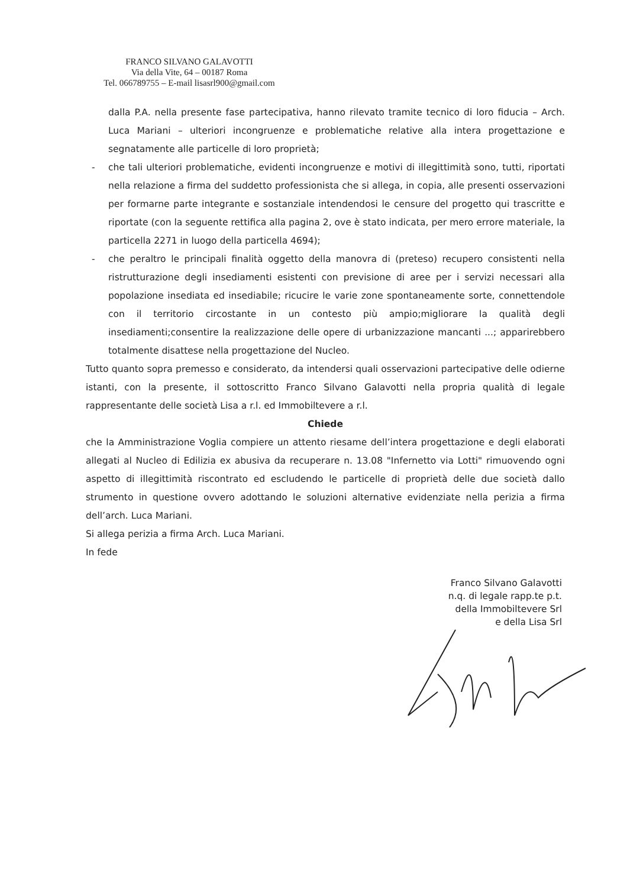FRANCO SILVANO GALAVOTTI
Via della Vite, 64 – 00187 Roma
Tel. 066789755 – E-mail lisasrl900@gmail.com
dalla P.A. nella presente fase partecipativa, hanno rilevato tramite tecnico di loro fiducia – Arch. Luca Mariani – ulteriori incongruenze e problematiche relative alla intera progettazione e segnatamente alle particelle di loro proprietà;
- che tali ulteriori problematiche, evidenti incongruenze e motivi di illegittimità sono, tutti, riportati nella relazione a firma del suddetto professionista che si allega, in copia, alle presenti osservazioni per formarne parte integrante e sostanziale intendendosi le censure del progetto qui trascritte e riportate (con la seguente rettifica alla pagina 2, ove è stato indicata, per mero errore materiale, la particella 2271 in luogo della particella 4694);
- che peraltro le principali finalità oggetto della manovra di (preteso) recupero consistenti nella ristrutturazione degli insediamenti esistenti con previsione di aree per i servizi necessari alla popolazione insediata ed insediabile; ricucire le varie zone spontaneamente sorte, connettendole con il territorio circostante in un contesto più ampio;migliorare la qualità degli insediamenti;consentire la realizzazione delle opere di urbanizzazione mancanti ...; apparirebbero totalmente disattese nella progettazione del Nucleo.
Tutto quanto sopra premesso e considerato, da intendersi quali osservazioni partecipative delle odierne istanti, con la presente, il sottoscritto Franco Silvano Galavotti nella propria qualità di legale rappresentante delle società Lisa a r.l. ed Immobiltevere a r.l.
Chiede
che la Amministrazione Voglia compiere un attento riesame dell’intera progettazione e degli elaborati allegati al Nucleo di Edilizia ex abusiva da recuperare n. 13.08 "Infernetto via Lotti" rimuovendo ogni aspetto di illegittimità riscontrato ed escludendo le particelle di proprietà delle due società dallo strumento in questione ovvero adottando le soluzioni alternative evidenziate nella perizia a firma dell’arch. Luca Mariani.
Si allega perizia a firma Arch. Luca Mariani.
In fede
Franco Silvano Galavotti
n.q. di legale rapp.te p.t.
della Immobiltevere Srl
e della Lisa Srl